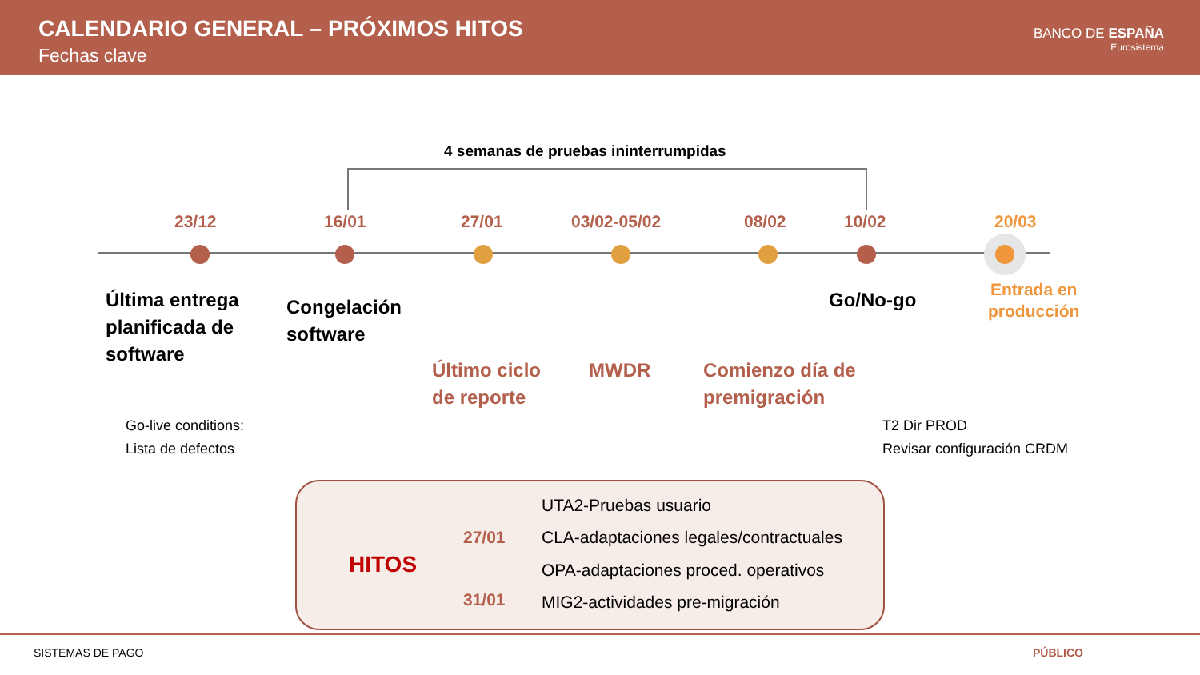CALENDARIO GENERAL – PRÓXIMOS HITOS
Fechas clave
BANCO DE ESPAÑA
Eurosistema
4 semanas de pruebas ininterrumpidas
23/12 16/01 27/01 03/02-05/02 08/02 10/02 20/03
Última entrega
planificada de
software
Congelación
software
Último ciclo
de reporte
MWDR
Comienzo día de
premigración
Go/No-go
Entrada en
producción
Go-live conditions:
Lista de defectos
T2 Dir PROD
Revisar configuración CRDM
HITOS
27/01
31/01
UTA2-Pruebas usuario
CLA-adaptaciones legales/contractuales
OPA-adaptaciones proced. operativos
MIG2-actividades pre-migración
SISTEMAS DE PAGO PÚBLICO